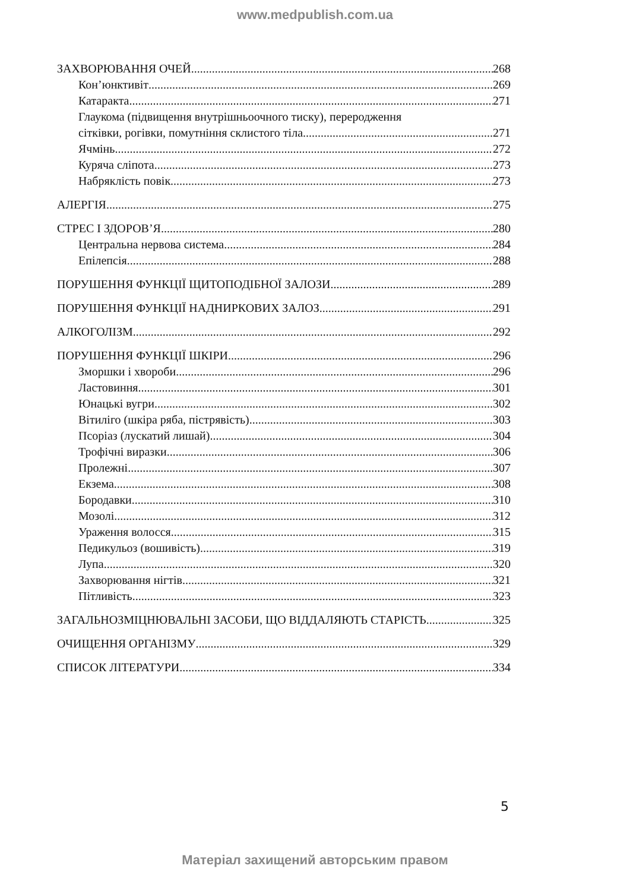www.medpublish.com.ua
ЗАХВОРЮВАННЯ ОЧЕЙ 268
Кон’юнктивіт 269
Катаракта 271
Глаукома (підвищення внутрішньоочного тиску), переродження
сітківки, рогівки, помутніння склистого тіла 271
Ячмінь 272
Куряча сліпота 273
Набряклість повік 273
АЛЕРГІЯ 275
СТРЕС І ЗДОРОВ’Я 280
Центральна нервова система 284
Епілепсія 288
ПОРУШЕННЯ ФУНКЦІЇ ЩИТОПОДІБНОЇ ЗАЛОЗИ 289
ПОРУШЕННЯ ФУНКЦІЇ НАДНИРКОВИХ ЗАЛОЗ 291
АЛКОГОЛІЗМ 292
ПОРУШЕННЯ ФУНКЦІЇ ШКІРИ 296
Зморшки і хвороби 296
Ластовиння 301
Юнацькі вугри 302
Вітиліго (шкіра ряба, пістрявість) 303
Псоріаз (лускатий лишай) 304
Трофічні виразки 306
Пролежні 307
Екзема 308
Бородавки 310
Мозолі 312
Ураження волосся 315
Педикульоз (вошивість) 319
Лупа 320
Захворювання нігтів 321
Пітливість 323
ЗАГАЛЬНОЗМІЦНЮВАЛЬНІ ЗАСОБИ, ЩО ВІДДАЛЯЮТЬ СТАРІСТЬ 325
ОЧИЩЕННЯ ОРГАНІЗМУ 329
СПИСОК ЛІТЕРАТУРИ 334
5
Матеріал захищений авторським правом